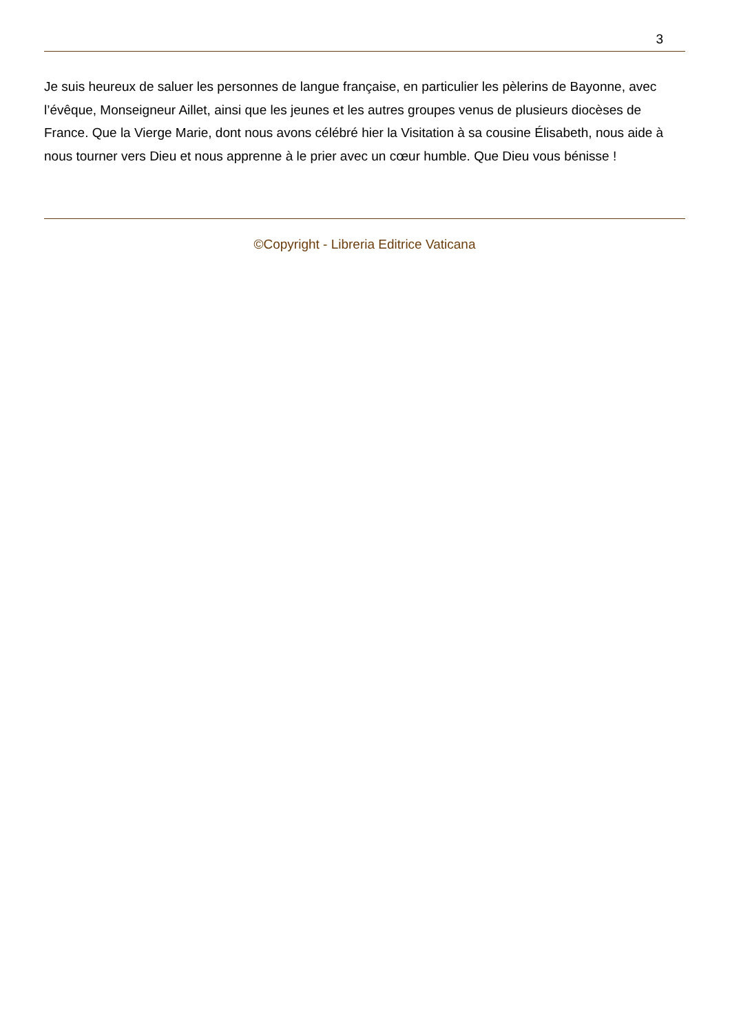3
Je suis heureux de saluer les personnes de langue française, en particulier les pèlerins de Bayonne, avec l’évêque, Monseigneur Aillet, ainsi que les jeunes et les autres groupes venus de plusieurs diocèses de France. Que la Vierge Marie, dont nous avons célébré hier la Visitation à sa cousine Élisabeth, nous aide à nous tourner vers Dieu et nous apprenne à le prier avec un cœur humble. Que Dieu vous bénisse !
©Copyright - Libreria Editrice Vaticana